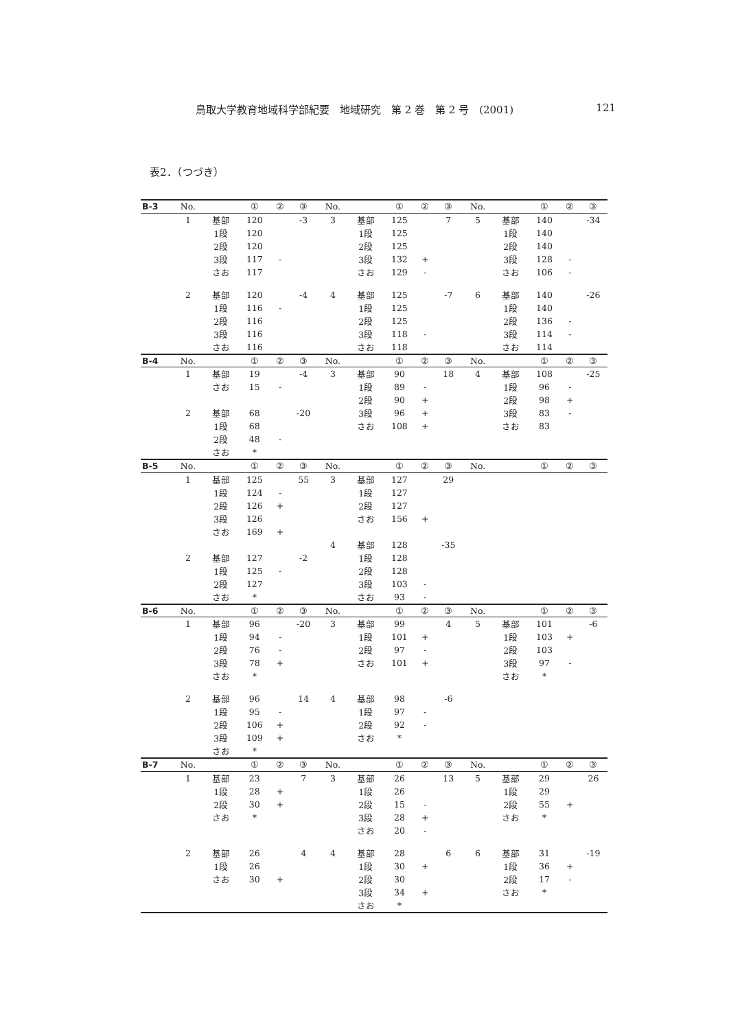鳥取大学教育地域科学部紀要　地域研究　第 2 巻　第 2 号　(2001) 121
表2．（つづき）
| B-3 | No. | | ① | ② | ③ | No. | | ① | ② | ③ | No. | | ① | ② | ③ |
| --- | --- | --- | --- | --- | --- | --- | --- | --- | --- | --- | --- | --- | --- | --- | --- |
| | 1 | 基部 | 120 | | -3 | 3 | 基部 | 125 | | 7 | 5 | 基部 | 140 | | -34 |
| | | 1段 | 120 | | | | 1段 | 125 | | | | 1段 | 140 | | |
| | | 2段 | 120 | | | | 2段 | 125 | | | | 2段 | 140 | | |
| | | 3段 | 117 | - | | | 3段 | 132 | + | | | 3段 | 128 | - | |
| | | さお | 117 | | | | さお | 129 | - | | | さお | 106 | - | |
| | 2 | 基部 | 120 | | -4 | 4 | 基部 | 125 | | -7 | 6 | 基部 | 140 | | -26 |
| | | 1段 | 116 | - | | | 1段 | 125 | | | | 1段 | 140 | | |
| | | 2段 | 116 | | | | 2段 | 125 | | | | 2段 | 136 | - | |
| | | 3段 | 116 | | | | 3段 | 118 | - | | | 3段 | 114 | - | |
| | | さお | 116 | | | | さお | 118 | | | | さお | 114 | | |
| B-4 | No. | | ① | ② | ③ | No. | | ① | ② | ③ | No. | | ① | ② | ③ |
| | 1 | 基部 | 19 | | -4 | 3 | 基部 | 90 | | 18 | 4 | 基部 | 108 | | -25 |
| | | さお | 15 | - | | | 1段 | 89 | - | | | 1段 | 96 | - | |
| | | | | | | | 2段 | 90 | + | | | 2段 | 98 | + | |
| | 2 | 基部 | 68 | | -20 | | 3段 | 96 | + | | | 3段 | 83 | - | |
| | | 1段 | 68 | | | | さお | 108 | + | | | さお | 83 | | |
| | | 2段 | 48 | - | | | | | | | | | | | |
| | | さお | * | | | | | | | | | | | | |
| B-5 | No. | | ① | ② | ③ | No. | | ① | ② | ③ | No. | | ① | ② | ③ |
| | 1 | 基部 | 125 | | 55 | 3 | 基部 | 127 | | 29 | | | | | |
| | | 1段 | 124 | - | | | 1段 | 127 | | | | | | | |
| | | 2段 | 126 | + | | | 2段 | 127 | | | | | | | |
| | | 3段 | 126 | | | | さお | 156 | + | | | | | | |
| | | さお | 169 | + | | | | | | | | | | | |
| | | | | | | 4 | 基部 | 128 | | -35 | | | | | |
| | 2 | 基部 | 127 | | -2 | | 1段 | 128 | | | | | | | |
| | | 1段 | 125 | - | | | 2段 | 128 | | | | | | | |
| | | 2段 | 127 | | | | 3段 | 103 | - | | | | | | |
| | | さお | * | | | | さお | 93 | - | | | | | | |
| B-6 | No. | | ① | ② | ③ | No. | | ① | ② | ③ | No. | | ① | ② | ③ |
| | 1 | 基部 | 96 | | -20 | 3 | 基部 | 99 | | 4 | 5 | 基部 | 101 | | -6 |
| | | 1段 | 94 | - | | | 1段 | 101 | + | | | 1段 | 103 | + | |
| | | 2段 | 76 | - | | | 2段 | 97 | - | | | 2段 | 103 | | |
| | | 3段 | 78 | + | | | さお | 101 | + | | | 3段 | 97 | - | |
| | | さお | * | | | | | | | | | さお | * | | |
| | 2 | 基部 | 96 | | 14 | 4 | 基部 | 98 | | -6 | | | | | |
| | | 1段 | 95 | - | | | 1段 | 97 | - | | | | | | |
| | | 2段 | 106 | + | | | 2段 | 92 | - | | | | | | |
| | | 3段 | 109 | + | | | さお | * | | | | | | | |
| | | さお | * | | | | | | | | | | | | |
| B-7 | No. | | ① | ② | ③ | No. | | ① | ② | ③ | No. | | ① | ② | ③ |
| | 1 | 基部 | 23 | | 7 | 3 | 基部 | 26 | | 13 | 5 | 基部 | 29 | | 26 |
| | | 1段 | 28 | + | | | 1段 | 26 | | | | 1段 | 29 | | |
| | | 2段 | 30 | + | | | 2段 | 15 | - | | | 2段 | 55 | + | |
| | | さお | * | | | | 3段 | 28 | + | | | さお | * | | |
| | | | | | | | さお | 20 | - | | | | | | |
| | 2 | 基部 | 26 | | 4 | 4 | 基部 | 28 | | 6 | 6 | 基部 | 31 | | -19 |
| | | 1段 | 26 | | | | 1段 | 30 | + | | | 1段 | 36 | + | |
| | | さお | 30 | + | | | 2段 | 30 | | | | 2段 | 17 | - | |
| | | | | | | | 3段 | 34 | + | | | さお | * | | |
| | | | | | | | さお | * | | | | | | | |